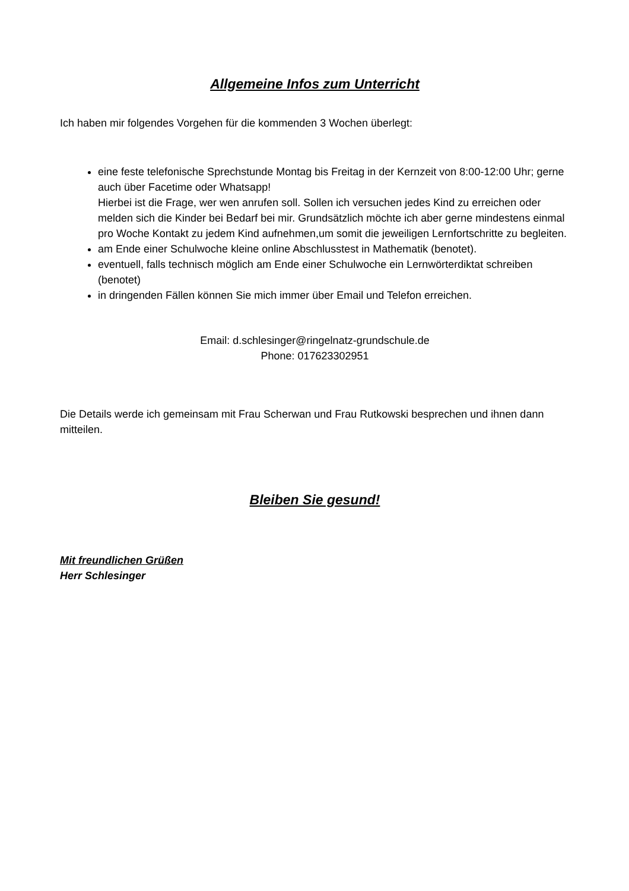Allgemeine Infos zum Unterricht
Ich haben mir folgendes Vorgehen für die kommenden 3 Wochen überlegt:
eine feste telefonische Sprechstunde Montag bis Freitag in der Kernzeit von 8:00-12:00 Uhr; gerne auch über Facetime oder Whatsapp!
Hierbei ist die Frage, wer wen anrufen soll. Sollen ich versuchen jedes Kind zu erreichen oder melden sich die Kinder bei Bedarf bei mir. Grundsätzlich möchte ich aber gerne mindestens einmal pro Woche Kontakt zu jedem Kind aufnehmen,um somit die jeweiligen Lernfortschritte zu begleiten.
am Ende einer Schulwoche kleine online Abschlusstest in Mathematik (benotet).
eventuell, falls technisch möglich am Ende einer Schulwoche ein Lernwörterdiktat schreiben (benotet)
in dringenden Fällen können Sie mich immer über Email und Telefon erreichen.
Email: d.schlesinger@ringelnatz-grundschule.de
Phone: 017623302951
Die Details werde ich gemeinsam mit Frau Scherwan und Frau Rutkowski besprechen und ihnen dann mitteilen.
Bleiben Sie gesund!
Mit freundlichen Grüßen
Herr Schlesinger